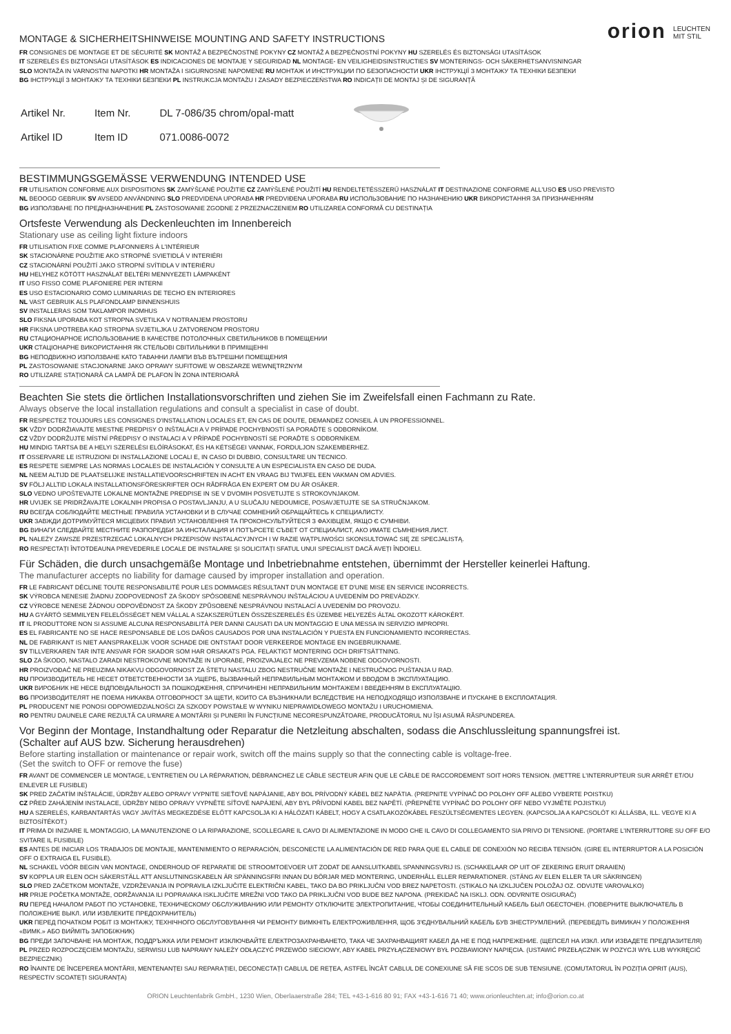orion LEUCHTEN
MIT STIL
MONTAGE & SICHERHEITSHINWEISE MOUNTING AND SAFETY INSTRUCTIONS
FR CONSIGNES DE MONTAGE ET DE SÉCURITÉ SK MONTÁŽ A BEZPEČNOSTNÉ POKYNY CZ MONTÁŽ A BEZPEČNOSTNÍ POKYNY HU SZERELÉS ÉS BIZTONSÁGI UTASÍTÁSOK
IT SZERELÉS ÉS BIZTONSÁGI UTASÍTÁSOK ES INDICACIONES DE MONTAJE Y SEGURIDAD NL MONTAGE- EN VEILIGHEIDSINSTRUCTIES SV MONTERINGS- OCH SÄKERHETSANVISNINGAR
SLO MONTAŽA IN VARNOSTNI NAPOTKI HR MONTAŽA I SIGURNOSNE NAPOMENE RU МОНТАЖ И ИНСТРУКЦИИ ПО БЕЗОПАСНОСТИ UKR ІНСТРУКЦІЇ З МОНТАЖУ ТА ТЕХНІКИ БЕЗПЕКИ
BG ІНСТРУКЦІЇ З МОНТАЖУ ТА ТЕХНІКИ БЕЗПЕКИ PL INSTRUKCJA MONTAŻU I ZASADY BEZPIECZEŃSTWA RO INDICAȚII DE MONTAJ ȘI DE SIGURANȚĂ
| Artikel Nr. | Item Nr. | DL 7-086/35 chrom/opal-matt |
| Artikel ID | Item ID | 071.0086-0072 |
BESTIMMUNGSGEMÄSSE VERWENDUNG INTENDED USE
FR UTILISATION CONFORME AUX DISPOSITIONS SK ZAMÝŠĽANÉ POUŽITIE CZ ZAMÝŠLENÉ POUŽITÍ HU RENDELTETÉSSZERŰ HASZNÁLAT IT DESTINAZIONE CONFORME ALL'USO ES USO PREVISTO
NL BEOOGD GEBRUIK SV AVSEDD ANVÄNDNING SLO PREDVIDENA UPORABA HR PREDVIĐENA UPORABA RU ИСПОЛЬЗОВАНИЕ ПО НАЗНАЧЕНИЮ UKR ВИКОРИСТАННЯ ЗА ПРИЗНАЧЕННЯМ
BG ИЗПОЛЗВАНЕ ПО ПРЕДНАЗНАЧЕНИЕ PL ZASTOSOWANIE ZGODNE Z PRZEZNACZENIEM RO UTILIZAREA CONFORMĂ CU DESTINAȚIA
Ortsfeste Verwendung als Deckenleuchten im Innenbereich
Stationary use as ceiling light fixture indoors
FR UTILISATION FIXE COMME PLAFONNIERS À L'INTÉRIEUR
SK STACIONÁRNE POUŽITIE AKO STROPNÉ SVIETIDLÁ V INTERIÉRI
CZ STACIONÁRNÍ POUŽITÍ JAKO STROPNÍ SVÍTIDLA V INTERIÉRU
HU HELYHEZ KÖTÖTT HASZNÁLAT BELTÉRI MENNYEZETI LÁMPAKÉNT
IT USO FISSO COME PLAFONIERE PER INTERNI
ES USO ESTACIONARIO COMO LUMINARIAS DE TECHO EN INTERIORES
NL VAST GEBRUIK ALS PLAFONDLAMP BINNENSHUIS
SV INSTALLERAS SOM TAKLAMPOR INOMHUS
SLO FIKSNA UPORABA KOT STROPNA SVETILKA V NOTRANJEM PROSTORU
HR FIKSNA UPOTREBA KAO STROPNA SVJETILJKA U ZATVORENOM PROSTORU
RU СТАЦИОНАРНОЕ ИСПОЛЬЗОВАНИЕ В КАЧЕСТВЕ ПОТОЛОЧНЫХ СВЕТИЛЬНИКОВ В ПОМЕЩЕНИИ
UKR СТАЦІОНАРНЕ ВИКОРИСТАННЯ ЯК СТЕЛЬОВІ СВІТИЛЬНИКИ В ПРИМІЩЕННІ
BG НЕПОДВИЖНО ИЗПОЛЗВАНЕ КАТО ТАВАННИ ЛАМПИ ВЪВ ВЪТРЕШНИ ПОМЕЩЕНИЯ
PL ZASTOSOWANIE STACJONARNE JAKO OPRAWY SUFITOWE W OBSZARZE WEWNĘTRZNYM
RO UTILIZARE STAȚIONARĂ CA LAMPĂ DE PLAFON ÎN ZONA INTERIOARĂ
Beachten Sie stets die örtlichen Installationsvorschriften und ziehen Sie im Zweifelsfall einen Fachmann zu Rate.
Always observe the local installation regulations and consult a specialist in case of doubt.
FR RESPECTEZ TOUJOURS LES CONSIGNES D'INSTALLATION LOCALES ET, EN CAS DE DOUTE, DEMANDEZ CONSEIL À UN PROFESSIONNEL.
SK VŽDY DODRŽIAVAJTE MIESTNE PREDPISY O INŠTALÁCII A V PRÍPADE POCHYBNOSTÍ SA PORAĎTE S ODBORNÍKOM.
CZ VŽDY DODRŽUJTE MÍSTNÍ PŘEDPISY O INSTALACI A V PŘÍPADĚ POCHYBNOSTÍ SE PORAĎTE S ODBORNÍKEM.
HU MINDIG TARTSA BE A HELYI SZERELÉSI ELŐÍRÁSOKAT, ÉS HA KÉTSÉGEI VANNAK, FORDULJON SZAKEMBERHEZ.
IT OSSERVARE LE ISTRUZIONI DI INSTALLAZIONE LOCALI E, IN CASO DI DUBBIO, CONSULTARE UN TECNICO.
ES RESPETE SIEMPRE LAS NORMAS LOCALES DE INSTALACIÓN Y CONSULTE A UN ESPECIALISTA EN CASO DE DUDA.
NL NEEM ALTIJD DE PLAATSELIJKE INSTALLATIEVOORSCHRIFTEN IN ACHT EN VRAAG BIJ TWIJFEL EEN VAKMAN OM ADVIES.
SV FÖLJ ALLTID LOKALA INSTALLATIONSFÖRESKRIFTER OCH RÅDFRÅGA EN EXPERT OM DU ÄR OSÄKER.
SLO VEDNO UPOŠTEVAJTE LOKALNE MONTAŽNE PREDPISE IN SE V DVOMIH POSVETUJTE S STROKOVNJAKOM.
HR UVIJEK SE PRIDRŽAVAJTE LOKALNIH PROPISA O POSTAVLJANJU, A U SLUČAJU NEDOUMICE, POSAVJETUJTE SE SA STRUČNJAKOM.
RU ВСЕГДА СОБЛЮДАЙТЕ МЕСТНЫЕ ПРАВИЛА УСТАНОВКИ И В СЛУЧАЕ СОМНЕНИЙ ОБРАЩАЙТЕСЬ К СПЕЦИАЛИСТУ.
UKR ЗАВЖДИ ДОТРИМУЙТЕСЯ МІСЦЕВИХ ПРАВИЛ УСТАНОВЛЕННЯ ТА ПРОКОНСУЛЬТУЙТЕСЯ З ФАХІВЦЕМ, ЯКЩО Є СУМНІВИ.
BG ВИНАГИ СЛЕДВАЙТЕ МЕСТНИТЕ РАЗПОРЕДБИ ЗА ИНСТАЛАЦИЯ И ПОТЪРСЕТЕ СЪВЕТ ОТ СПЕЦИАЛИСТ, АКО ИМАТЕ СЪМНЕНИЯ.ЛИСТ.
PL NALEŻY ZAWSZE PRZESTRZEGAĆ LOKALNYCH PRZEPISÓW INSTALACYJNYCH I W RAZIE WĄTPLIWOŚCI SKONSULTOWAĆ SIĘ ZE SPECJALISTĄ.
RO RESPECTAȚI ÎNTOTDEAUNA PREVEDERILE LOCALE DE INSTALARE ȘI SOLICITAȚI SFATUL UNUI SPECIALIST DACĂ AVEȚI ÎNDOIELI.
Für Schäden, die durch unsachgemäße Montage und Inbetriebnahme entstehen, übernimmt der Hersteller keinerlei Haftung.
The manufacturer accepts no liability for damage caused by improper installation and operation.
FR LE FABRICANT DÉCLINE TOUTE RESPONSABILITÉ POUR LES DOMMAGES RÉSULTANT D'UN MONTAGE ET D'UNE MISE EN SERVICE INCORRECTS.
SK VÝROBCA NENESIE ŽIADNU ZODPOVEDNOSŤ ZA ŠKODY SPÔSOBENÉ NESPRÁVNOU INŠTALÁCIOU A UVEDENÍM DO PREVÁDZKY.
CZ VÝROBCE NENESE ŽÁDNOU ODPOVĚDNOST ZA ŠKODY ZPŮSOBENÉ NESPRÁVNOU INSTALACÍ A UVEDENÍM DO PROVOZU.
HU A GYÁRTÓ SEMMILYEN FELELŐSSÉGET NEM VÁLLAL A SZAKSZERŰTLEN ÖSSZESZERELÉS ÉS ÜZEMBE HELYEZÉS ÁLTAL OKOZOTT KÁROKÉRT.
IT IL PRODUTTORE NON SI ASSUME ALCUNA RESPONSABILITÀ PER DANNI CAUSATI DA UN MONTAGGIO E UNA MESSA IN SERVIZIO IMPROPRI.
ES EL FABRICANTE NO SE HACE RESPONSABLE DE LOS DAÑOS CAUSADOS POR UNA INSTALACIÓN Y PUESTA EN FUNCIONAMIENTO INCORRECTAS.
NL DE FABRIKANT IS NIET AANSPRAKELIJK VOOR SCHADE DIE ONTSTAAT DOOR VERKEERDE MONTAGE EN INGEBRUIKNAME.
SV TILLVERKAREN TAR INTE ANSVAR FÖR SKADOR SOM HAR ORSAKATS PGA. FELAKTIGT MONTERING OCH DRIFTSÄTTNING.
SLO ZA ŠKODO, NASTALO ZARADI NESTROKOVNE MONTAŽE IN UPORABE, PROIZVAJALEC NE PREVZEMA NOBENE ODGOVORNOSTI.
HR PROIZVOĐAČ NE PREUZIMA NIKAKVU ODGOVORNOST ZA ŠTETU NASTALU ZBOG NESTRUČNE MONTAŽE I NESTRUČNOG PUŠTANJA U RAD.
RU ПРОИЗВОДИТЕЛЬ НЕ НЕСЕТ ОТВЕТСТВЕННОСТИ ЗА УЩЕРБ, ВЫЗВАННЫЙ НЕПРАВИЛЬНЫМ МОНТАЖОМ И ВВОДОМ В ЭКСПЛУАТАЦИЮ.
UKR ВИРОБНИК НЕ НЕСЕ ВІДПОВІДАЛЬНОСТІ ЗА ПОШКОДЖЕННЯ, СПРИЧИНЕНІ НЕПРАВИЛЬНИМ МОНТАЖЕМ І ВВЕДЕННЯМ В ЕКСПЛУАТАЦІЮ.
BG ПРОИЗВОДИТЕЛЯТ НЕ ПОЕМА НИКАКВА ОТГОВОРНОСТ ЗА ЩЕТИ, КОИТО СА ВЪЗНИКНАЛИ ВСЛЕДСТВИЕ НА НЕПОДХОДЯЩО ИЗПОЛЗВАНЕ И ПУСКАНЕ В ЕКСПЛОАТАЦИЯ.
PL PRODUCENT NIE PONOSI ODPOWIEDZIALNOŚCI ZA SZKODY POWSTAŁE W WYNIKU NIEPRAWIDŁOWEGO MONTAŻU I URUCHOMIENIA.
RO PENTRU DAUNELE CARE REZULTĂ CA URMARE A MONTĂRII ȘI PUNERII ÎN FUNCȚIUNE NECORESPUNZĂTOARE, PRODUCĂTORUL NU ÎȘI ASUMĂ RĂSPUNDEREA.
Vor Beginn der Montage, Instandhaltung oder Reparatur die Netzleitung abschalten, sodass die Anschlussleitung spannungsfrei ist.
(Schalter auf AUS bzw. Sicherung herausdrehen)
Before starting installation or maintenance or repair work, switch off the mains supply so that the connecting cable is voltage-free.
(Set the switch to OFF or remove the fuse)
FR AVANT DE COMMENCER LE MONTAGE, L'ENTRETIEN OU LA RÉPARATION, DÉBRANCHEZ LE CÂBLE SECTEUR AFIN QUE LE CÂBLE DE RACCORDEMENT SOIT HORS TENSION. (METTRE L'INTERRUPTEUR SUR ARRÊT ET/OU ENLEVER LE FUSIBLE)
SK PRED ZAČATÍM INŠTALÁCIE, ÚDRŽBY ALEBO OPRAVY VYPNITE SIEŤOVÉ NAPÁJANIE, ABY BOL PRÍVODNÝ KÁBEL BEZ NAPÄTIA. (PREPNITE VYPÍNAČ DO POLOHY OFF ALEBO VYBERTE POISTKU)
CZ PŘED ZAHÁJENÍM INSTALACE, ÚDRŽBY NEBO OPRAVY VYPNĚTE SÍŤOVÉ NAPÁJENÍ, ABY BYL PŘÍVODNÍ KABEL BEZ NAPĚTÍ. (PŘEPNĚTE VYPÍNAČ DO POLOHY OFF NEBO VYJMĚTE POJISTKU)
HU A SZERELÉS, KARBANTARTÁS VAGY JAVÍTÁS MEGKEZDÉSE ELŐTT KAPCSOLJA KI A HÁLÓZATI KÁBELT, HOGY A CSATLAKOZÓKÁBEL FESZÜLTSÉGMENTES LEGYEN. (KAPCSOLJA A KAPCSOLÓT KI ÁLLÁSBA, ILL. VEGYE KI A BIZTOSÍTÉKOT.)
IT PRIMA DI INIZIARE IL MONTAGGIO, LA MANUTENZIONE O LA RIPARAZIONE, SCOLLEGARE IL CAVO DI ALIMENTAZIONE IN MODO CHE IL CAVO DI COLLEGAMENTO SIA PRIVO DI TENSIONE. (PORTARE L'INTERRUTTORE SU OFF E/O SVITARE IL FUSIBILE)
ES ANTES DE INICIAR LOS TRABAJOS DE MONTAJE, MANTENIMIENTO O REPARACIÓN, DESCONECTE LA ALIMENTACIÓN DE RED PARA QUE EL CABLE DE CONEXIÓN NO RECIBA TENSIÓN. (GIRE EL INTERRUPTOR A LA POSICIÓN OFF O EXTRAIGA EL FUSIBLE).
NL SCHAKEL VÓÓR BEGIN VAN MONTAGE, ONDERHOUD OF REPARATIE DE STROOMTOEVOER UIT ZODAT DE AANSLUITKABEL SPANNINGSVRIJ IS. (SCHAKELAAR OP UIT OF ZEKERING ERUIT DRAAIEN)
SV KOPPLA UR ELEN OCH SÄKERSTÄLL ATT ANSLUTNINGSKABELN ÄR SPÄNNINGSFRI INNAN DU BÖRJAR MED MONTERING, UNDERHÅLL ELLER REPARATIONER. (STÄNG AV ELEN ELLER TA UR SÄKRINGEN)
SLO PRED ZAČETKOM MONTAŽE, VZDRŽEVANJA IN POPRAVILA IZKLJUČITE ELEKTRIČNI KABEL, TAKO DA BO PRIKLJUČNI VOD BREZ NAPETOSTI. (STIKALO NA IZKLJUČEN POLOŽAJ OZ. ODVIJTE VAROVALKO)
HR PRIJE POČETKA MONTAŽE, ODRŽAVANJA ILI POPRAVAKA ISKLJUČITE MREŽNI VOD TAKO DA PRIKLJUČNI VOD BUDE BEZ NAPONA. (PREKIDAČ NA ISKLJ. ODN. ODVRNITE OSIGURAČ)
RU ПЕРЕД НАЧАЛОМ РАБОТ ПО УСТАНОВКЕ, ТЕХНИЧЕСКОМУ ОБСЛУЖИВАНИЮ ИЛИ РЕМОНТУ ОТКЛЮЧИТЕ ЭЛЕКТРОПИТАНИЕ, ЧТОБЫ СОЕДИНИТЕЛЬНЫЙ КАБЕЛЬ БЫЛ ОБЕСТОЧЕН. (ПОВЕРНИТЕ ВЫКЛЮЧАТЕЛЬ В ПОЛОЖЕНИЕ ВЫКЛ. ИЛИ ИЗВЛЕКИТЕ ПРЕДОХРАНИТЕЛЬ)
UKR ПЕРЕД ПОЧАТКОМ РОБІТ ІЗ МОНТАЖУ, ТЕХНІЧНОГО ОБСЛУГОВУВАННЯ ЧИ РЕМОНТУ ВИМКНІТЬ ЕЛЕКТРОЖИВЛЕННЯ, ЩОБ З'ЄДНУВАЛЬНИЙ КАБЕЛЬ БУВ ЗНЕСТРУМЛЕНИЙ. (ПЕРЕВЕДІТЬ ВИМИКАЧ У ПОЛОЖЕННЯ «ВИМК.» АБО ВИЙМІТЬ ЗАПОБІЖНИК)
BG ПРЕДИ ЗАПОЧВАНЕ НА МОНТАЖ, ПОДДРЪЖКА ИЛИ РЕМОНТ ИЗКЛЮЧВАЙТЕ ЕЛЕКТРОЗАХРАНВАНЕТО, ТАКА ЧЕ ЗАХРАНВАЩИЯТ КАБЕЛ ДА НЕ Е ПОД НАПРЕЖЕНИЕ. (ЩЕПСЕЛ НА ИЗКЛ. ИЛИ ИЗВАДЕТЕ ПРЕДПАЗИТЕЛЯ)
PL PRZED ROZPOCZĘCIEM MONTAŻU, SERWISU LUB NAPRAWY NALEŻY ODŁĄCZYĆ PRZEWÓD SIECIOWY, ABY KABEL PRZYŁĄCZENIOWY BYŁ POZBAWIONY NAPIĘCIA. (USTAWIĆ PRZEŁĄCZNIK W POZYCJI WYŁ LUB WYKRĘCIĆ BEZPIECZNIK)
RO ÎNAINTE DE ÎNCEPEREA MONTĂRII, MENTENANȚEI SAU REPARAȚIEI, DECONECTAȚI CABLUL DE REȚEA, ASTFEL ÎNCÂT CABLUL DE CONEXIUNE SĂ FIE SCOS DE SUB TENSIUNE. (COMUTATORUL ÎN POZIȚIA OPRIT (AUS), RESPECTIV SCOATEȚI SIGURANȚA)
ORION Leuchtenfabrik GmbH., 1230 Wien, Oberlaaerstraße 284; TEL +43-1-616 80 91; FAX +43-1-616 71 40; www.orionleuchten.at; info@orion.co.at